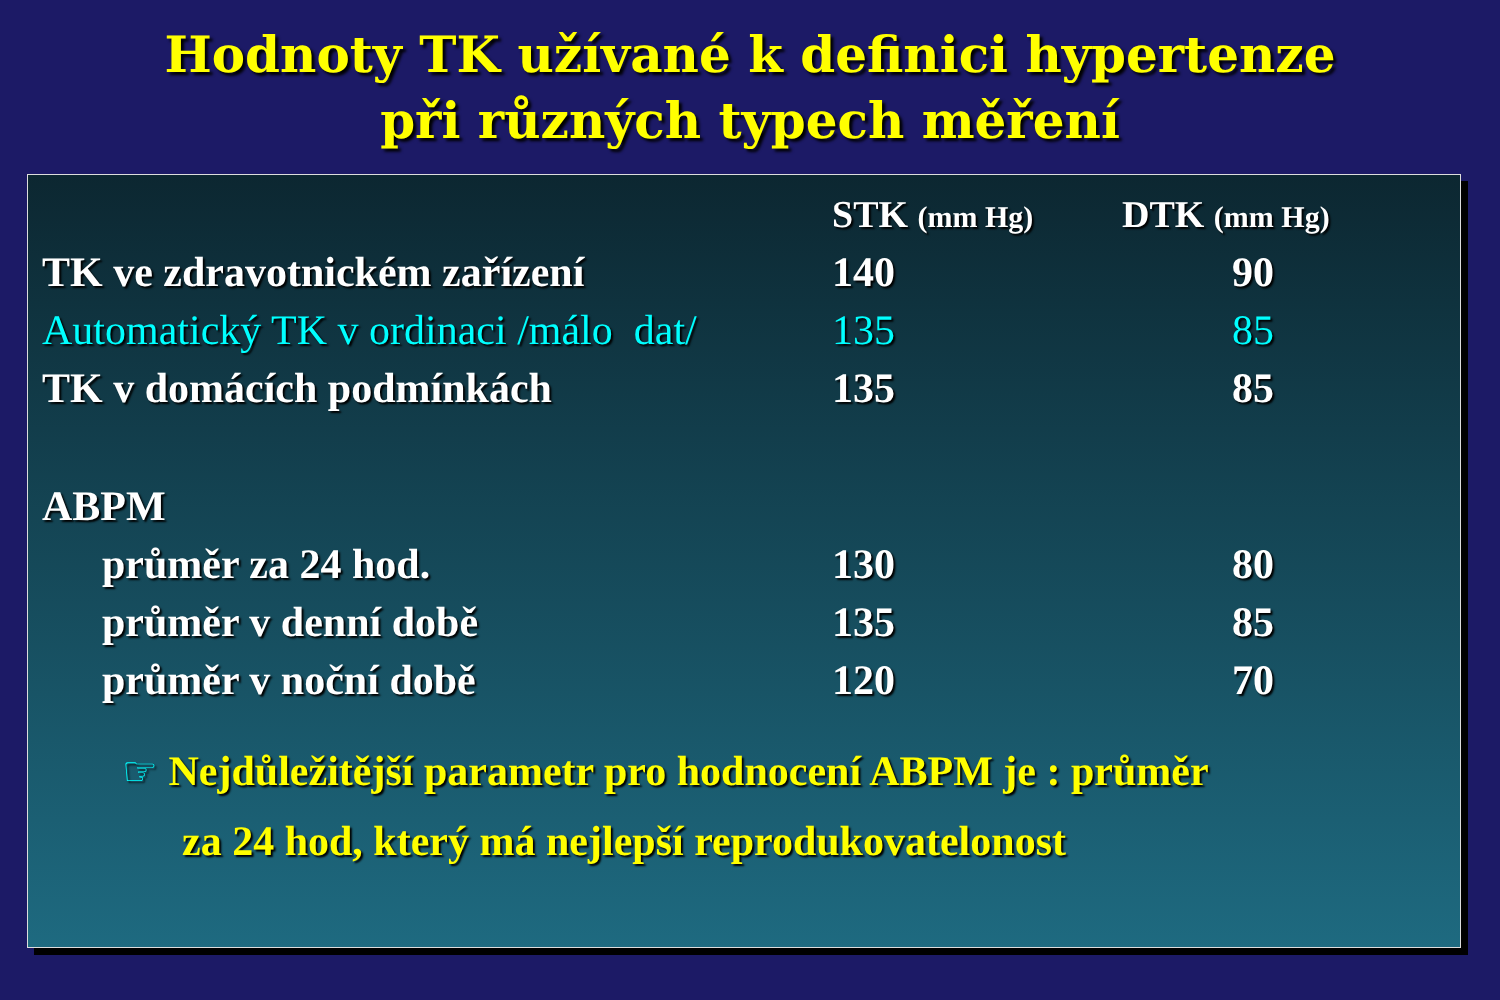Hodnoty TK užívané k definici hypertenze
při různých typech měření
| | STK (mm Hg) | DTK (mm Hg) |
| --- | --- | --- |
| TK ve zdravotnickém zařízení | 140 | 90 |
| Automatický TK v ordinaci /málo dat/ | 135 | 85 |
| TK v domácích podmínkách | 135 | 85 |
| ABPM | | |
| průměr za 24 hod. | 130 | 80 |
| průměr v denní době | 135 | 85 |
| průměr v noční době | 120 | 70 |
☞ Nejdůležitější parametr pro hodnocení ABPM je : průměr
za 24 hod, který má nejlepší reprodukovatelonost